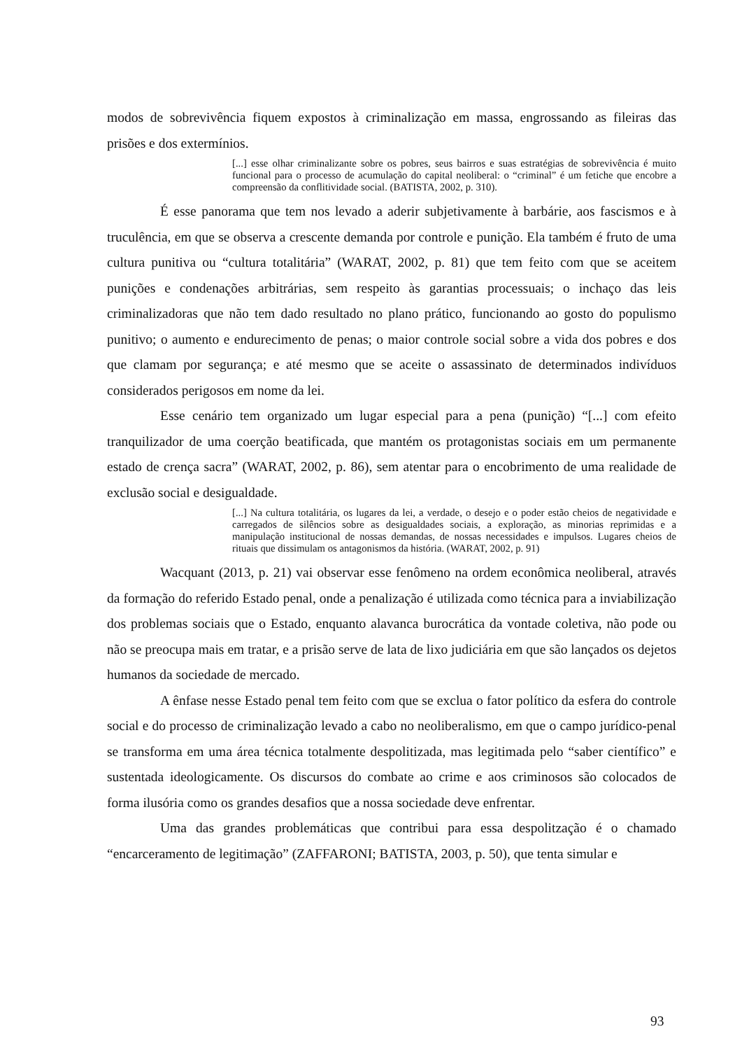modos de sobrevivência fiquem expostos à criminalização em massa, engrossando as fileiras das prisões e dos extermínios.
[...] esse olhar criminalizante sobre os pobres, seus bairros e suas estratégias de sobrevivência é muito funcional para o processo de acumulação do capital neoliberal: o “criminal” é um fetiche que encobre a compreensão da conflitividade social. (BATISTA, 2002, p. 310).
É esse panorama que tem nos levado a aderir subjetivamente à barbárie, aos fascismos e à truculência, em que se observa a crescente demanda por controle e punição. Ela também é fruto de uma cultura punitiva ou “cultura totalitária” (WARAT, 2002, p. 81) que tem feito com que se aceitem punições e condenações arbitrárias, sem respeito às garantias processuais; o inchaço das leis criminalizadoras que não tem dado resultado no plano prático, funcionando ao gosto do populismo punitivo; o aumento e endurecimento de penas; o maior controle social sobre a vida dos pobres e dos que clamam por segurança; e até mesmo que se aceite o assassinato de determinados indivíduos considerados perigosos em nome da lei.
Esse cenário tem organizado um lugar especial para a pena (punição) “[...] com efeito tranquilizador de uma coerção beatificada, que mantém os protagonistas sociais em um permanente estado de crença sacra” (WARAT, 2002, p. 86), sem atentar para o encobrimento de uma realidade de exclusão social e desigualdade.
[...] Na cultura totalitária, os lugares da lei, a verdade, o desejo e o poder estão cheios de negatividade e carregados de silêncios sobre as desigualdades sociais, a exploração, as minorias reprimidas e a manipulação institucional de nossas demandas, de nossas necessidades e impulsos. Lugares cheios de rituais que dissimulam os antagonismos da história. (WARAT, 2002, p. 91)
Wacquant (2013, p. 21) vai observar esse fenômeno na ordem econômica neoliberal, através da formação do referido Estado penal, onde a penalização é utilizada como técnica para a inviabilização dos problemas sociais que o Estado, enquanto alavanca burocrática da vontade coletiva, não pode ou não se preocupa mais em tratar, e a prisão serve de lata de lixo judiciária em que são lançados os dejetos humanos da sociedade de mercado.
A ênfase nesse Estado penal tem feito com que se exclua o fator político da esfera do controle social e do processo de criminalização levado a cabo no neoliberalismo, em que o campo jurídico-penal se transforma em uma área técnica totalmente despolitizada, mas legitimada pelo “saber científico” e sustentada ideologicamente. Os discursos do combate ao crime e aos criminosos são colocados de forma ilusória como os grandes desafios que a nossa sociedade deve enfrentar.
Uma das grandes problemáticas que contribui para essa despolitzação é o chamado “encarceramento de legitimação” (ZAFFARONI; BATISTA, 2003, p. 50), que tenta simular e
93